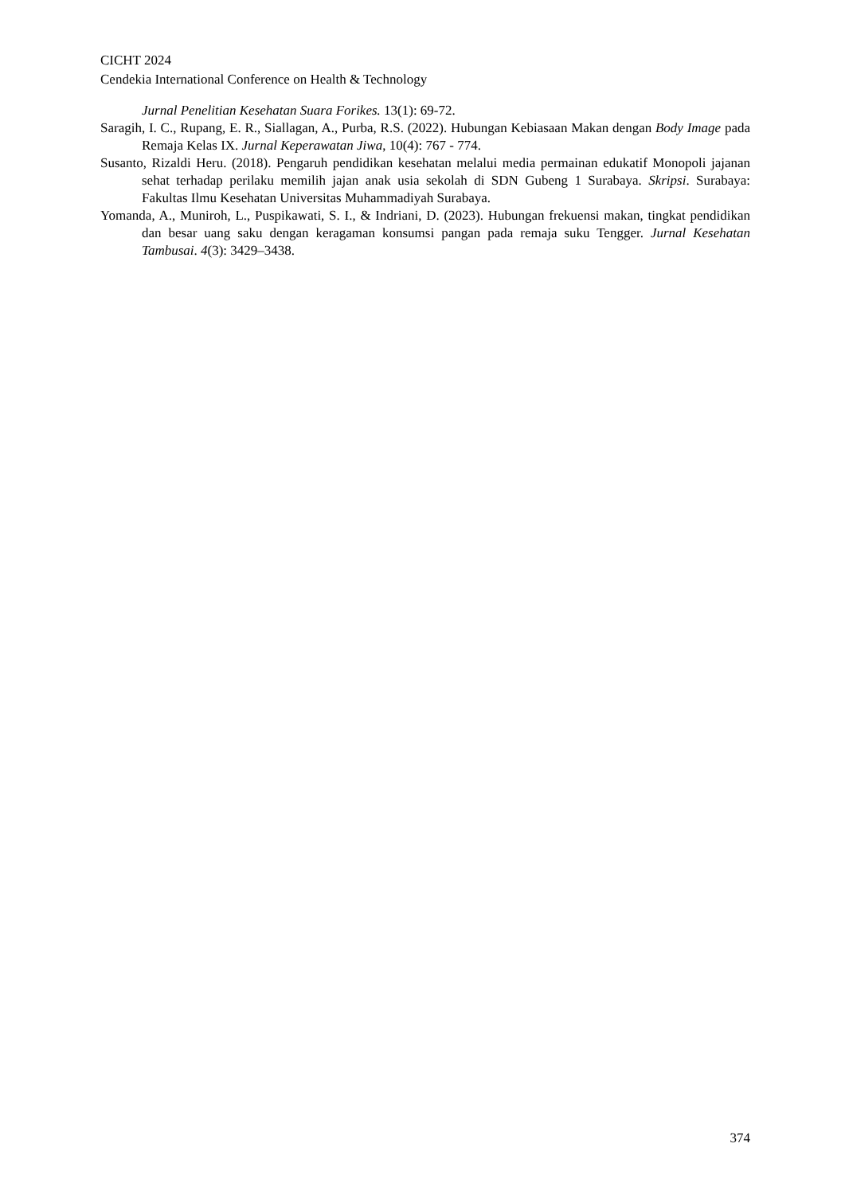CICHT 2024
Cendekia International Conference on Health & Technology
Jurnal Penelitian Kesehatan Suara Forikes. 13(1): 69-72.
Saragih, I. C., Rupang, E. R., Siallagan, A., Purba, R.S. (2022). Hubungan Kebiasaan Makan dengan Body Image pada Remaja Kelas IX. Jurnal Keperawatan Jiwa, 10(4): 767 - 774.
Susanto, Rizaldi Heru. (2018). Pengaruh pendidikan kesehatan melalui media permainan edukatif Monopoli jajanan sehat terhadap perilaku memilih jajan anak usia sekolah di SDN Gubeng 1 Surabaya. Skripsi. Surabaya: Fakultas Ilmu Kesehatan Universitas Muhammadiyah Surabaya.
Yomanda, A., Muniroh, L., Puspikawati, S. I., & Indriani, D. (2023). Hubungan frekuensi makan, tingkat pendidikan dan besar uang saku dengan keragaman konsumsi pangan pada remaja suku Tengger. Jurnal Kesehatan Tambusai. 4(3): 3429–3438.
374